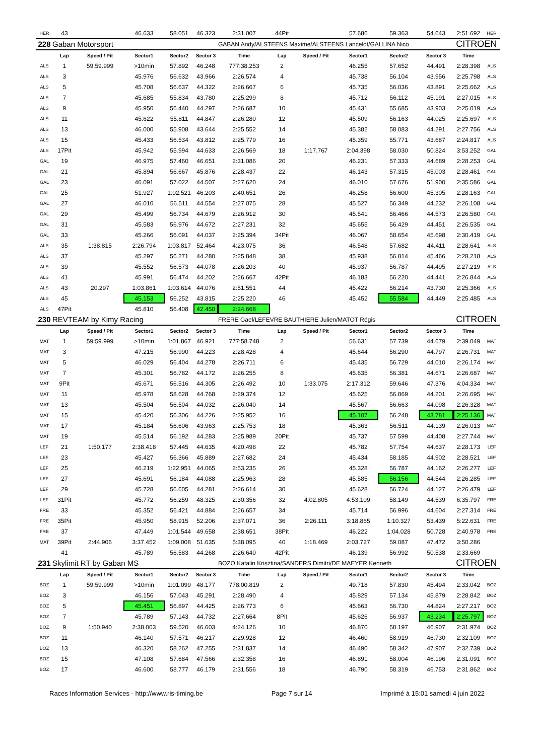| HER | 43 | | 46.633 | 58.051 | 46.323 | 2:31.007 | 44Pit | | 57.686 | 59.363 | 54.643 | 2:51.692 | HER |
| 228 | Gaban Motorsport | | | | | GABAN Andy/ALSTEENS Maxime/ALSTEENS Lancelot/GALLINA Nico | | | | | | CITROEN | |
| | Lap | Speed / Pit | Sector1 | Sector2 | Sector 3 | Time | Lap | Speed / Pit | Sector1 | Sector2 | Sector 3 | Time | |
| ALS | 1 | 59:59.999 | >10min | 57.892 | 46.248 | 777:38.253 | 2 | | 46.255 | 57.652 | 44.491 | 2:28.398 | ALS |
| ALS | 3 | | 45.976 | 56.632 | 43.966 | 2:26.574 | 4 | | 45.738 | 56.104 | 43.956 | 2:25.798 | ALS |
| ALS | 5 | | 45.708 | 56.637 | 44.322 | 2:26.667 | 6 | | 45.735 | 56.036 | 43.891 | 2:25.662 | ALS |
| ALS | 7 | | 45.685 | 55.834 | 43.780 | 2:25.299 | 8 | | 45.712 | 56.112 | 45.191 | 2:27.015 | ALS |
| ALS | 9 | | 45.950 | 56.440 | 44.297 | 2:26.687 | 10 | | 45.431 | 55.685 | 43.903 | 2:25.019 | ALS |
| ALS | 11 | | 45.622 | 55.811 | 44.847 | 2:26.280 | 12 | | 45.509 | 56.163 | 44.025 | 2:25.697 | ALS |
| ALS | 13 | | 46.000 | 55.908 | 43.644 | 2:25.552 | 14 | | 45.382 | 58.083 | 44.291 | 2:27.756 | ALS |
| ALS | 15 | | 45.433 | 56.534 | 43.812 | 2:25.779 | 16 | | 45.359 | 55.771 | 43.687 | 2:24.817 | ALS |
| ALS | 17Pit | | 45.942 | 55.994 | 44.633 | 2:26.569 | 18 | 1:17.767 | 2:04.398 | 58.030 | 50.824 | 3:53.252 | GAL |
| GAL | 19 | | 46.975 | 57.460 | 46.651 | 2:31.086 | 20 | | 46.231 | 57.333 | 44.689 | 2:28.253 | GAL |
| GAL | 21 | | 45.894 | 56.667 | 45.876 | 2:28.437 | 22 | | 46.143 | 57.315 | 45.003 | 2:28.461 | GAL |
| GAL | 23 | | 46.091 | 57.022 | 44.507 | 2:27.620 | 24 | | 46.010 | 57.676 | 51.900 | 2:35.586 | GAL |
| GAL | 25 | | 51.927 | 1:02.521 | 46.203 | 2:40.651 | 26 | | 46.258 | 56.600 | 45.305 | 2:28.163 | GAL |
| GAL | 27 | | 46.010 | 56.511 | 44.554 | 2:27.075 | 28 | | 45.527 | 56.349 | 44.232 | 2:26.108 | GAL |
| GAL | 29 | | 45.499 | 56.734 | 44.679 | 2:26.912 | 30 | | 45.541 | 56.466 | 44.573 | 2:26.580 | GAL |
| GAL | 31 | | 45.583 | 56.976 | 44.672 | 2:27.231 | 32 | | 45.655 | 56.429 | 44.451 | 2:26.535 | GAL |
| GAL | 33 | | 45.266 | 56.091 | 44.037 | 2:25.394 | 34Pit | | 46.067 | 58.654 | 45.698 | 2:30.419 | GAL |
| ALS | 35 | 1:38.815 | 2:26.794 | 1:03.817 | 52.464 | 4:23.075 | 36 | | 46.548 | 57.682 | 44.411 | 2:28.641 | ALS |
| ALS | 37 | | 45.297 | 56.271 | 44.280 | 2:25.848 | 38 | | 45.938 | 56.814 | 45.466 | 2:28.218 | ALS |
| ALS | 39 | | 45.552 | 56.573 | 44.078 | 2:26.203 | 40 | | 45.937 | 56.787 | 44.495 | 2:27.219 | ALS |
| ALS | 41 | | 45.991 | 56.474 | 44.202 | 2:26.667 | 42Pit | | 46.183 | 56.220 | 44.441 | 2:26.844 | ALS |
| ALS | 43 | 20.297 | 1:03.861 | 1:03.614 | 44.076 | 2:51.551 | 44 | | 45.422 | 56.214 | 43.730 | 2:25.366 | ALS |
| ALS | 45 | | 45.153 | 56.252 | 43.815 | 2:25.220 | 46 | | 45.452 | 55.584 | 44.449 | 2:25.485 | ALS |
| ALS | 47Pit | | 45.810 | 56.408 | 42.450 | 2:24.668 | | | | | | | |
| 230 | REVTEAM by Kimy Racing | | | | | FRERE Gael/LEFEVRE BAUTHIERE Julien/MATOT Régis | | | | | | CITROEN | |
| | Lap | Speed / Pit | Sector1 | Sector2 | Sector 3 | Time | Lap | Speed / Pit | Sector1 | Sector2 | Sector 3 | Time | |
| MAT | 1 | 59:59.999 | >10min | 1:01.867 | 46.921 | 777:58.748 | 2 | | 56.631 | 57.739 | 44.679 | 2:39.049 | MAT |
| MAT | 3 | | 47.215 | 56.990 | 44.223 | 2:28.428 | 4 | | 45.644 | 56.290 | 44.797 | 2:26.731 | MAT |
| MAT | 5 | | 46.029 | 56.404 | 44.278 | 2:26.711 | 6 | | 45.435 | 56.729 | 44.010 | 2:26.174 | MAT |
| MAT | 7 | | 45.301 | 56.782 | 44.172 | 2:26.255 | 8 | | 45.635 | 56.381 | 44.671 | 2:26.687 | MAT |
| MAT | 9Pit | | 45.671 | 56.516 | 44.305 | 2:26.492 | 10 | 1:33.075 | 2:17.312 | 59.646 | 47.376 | 4:04.334 | MAT |
| MAT | 11 | | 45.978 | 58.628 | 44.768 | 2:29.374 | 12 | | 45.625 | 56.869 | 44.201 | 2:26.695 | MAT |
| MAT | 13 | | 45.504 | 56.504 | 44.032 | 2:26.040 | 14 | | 45.567 | 56.663 | 44.098 | 2:26.328 | MAT |
| MAT | 15 | | 45.420 | 56.306 | 44.226 | 2:25.952 | 16 | | 45.107 | 56.248 | 43.781 | 2:25.136 | MAT |
| MAT | 17 | | 45.184 | 56.606 | 43.963 | 2:25.753 | 18 | | 45.363 | 56.511 | 44.139 | 2:26.013 | MAT |
| MAT | 19 | | 45.514 | 56.192 | 44.283 | 2:25.989 | 20Pit | | 45.737 | 57.599 | 44.408 | 2:27.744 | MAT |
| LEF | 21 | 1:50.177 | 2:38.418 | 57.445 | 44.635 | 4:20.498 | 22 | | 45.782 | 57.754 | 44.637 | 2:28.173 | LEF |
| LEF | 23 | | 45.427 | 56.366 | 45.889 | 2:27.682 | 24 | | 45.434 | 58.185 | 44.902 | 2:28.521 | LEF |
| LEF | 25 | | 46.219 | 1:22.951 | 44.065 | 2:53.235 | 26 | | 45.328 | 56.787 | 44.162 | 2:26.277 | LEF |
| LEF | 27 | | 45.691 | 56.184 | 44.088 | 2:25.963 | 28 | | 45.585 | 56.156 | 44.544 | 2:26.285 | LEF |
| LEF | 29 | | 45.728 | 56.605 | 44.281 | 2:26.614 | 30 | | 45.628 | 56.724 | 44.127 | 2:26.479 | LEF |
| LEF | 31Pit | | 45.772 | 56.259 | 48.325 | 2:30.356 | 32 | 4:02.805 | 4:53.109 | 58.149 | 44.539 | 6:35.797 | FRE |
| FRE | 33 | | 45.352 | 56.421 | 44.884 | 2:26.657 | 34 | | 45.714 | 56.996 | 44.604 | 2:27.314 | FRE |
| FRE | 35Pit | | 45.950 | 58.915 | 52.206 | 2:37.071 | 36 | 2:26.111 | 3:18.865 | 1:10.327 | 53.439 | 5:22.631 | FRE |
| FRE | 37 | | 47.449 | 1:01.544 | 49.658 | 2:38.651 | 38Pit | | 46.222 | 1:04.028 | 50.728 | 2:40.978 | FRE |
| MAT | 39Pit | 2:44.906 | 3:37.452 | 1:09.008 | 51.635 | 5:38.095 | 40 | 1:18.469 | 2:03.727 | 59.087 | 47.472 | 3:50.286 | |
| | 41 | | 45.789 | 56.583 | 44.268 | 2:26.640 | 42Pit | | 46.139 | 56.992 | 50.538 | 2:33.669 | |
| 231 | Skylimit RT by Gaban MS | | | | | BOZO Katalin Krisztina/SANDERS Dimitri/DE MAEYER Kenneth | | | | | | CITROEN | |
| | Lap | Speed / Pit | Sector1 | Sector2 | Sector 3 | Time | Lap | Speed / Pit | Sector1 | Sector2 | Sector 3 | Time | |
| BOZ | 1 | 59:59.999 | >10min | 1:01.099 | 48.177 | 778:00.819 | 2 | | 49.718 | 57.830 | 45.494 | 2:33.042 | BOZ |
| BOZ | 3 | | 46.156 | 57.043 | 45.291 | 2:28.490 | 4 | | 45.829 | 57.134 | 45.879 | 2:28.842 | BOZ |
| BOZ | 5 | | 45.451 | 56.897 | 44.425 | 2:26.773 | 6 | | 45.663 | 56.730 | 44.824 | 2:27.217 | BOZ |
| BOZ | 7 | | 45.789 | 57.143 | 44.732 | 2:27.664 | 8Pit | | 45.626 | 56.937 | 43.234 | 2:25.797 | BOZ |
| BOZ | 9 | 1:50.940 | 2:38.003 | 59.520 | 46.603 | 4:24.126 | 10 | | 46.870 | 58.197 | 46.907 | 2:31.974 | BOZ |
| BOZ | 11 | | 46.140 | 57.571 | 46.217 | 2:29.928 | 12 | | 46.460 | 58.919 | 46.730 | 2:32.109 | BOZ |
| BOZ | 13 | | 46.320 | 58.262 | 47.255 | 2:31.837 | 14 | | 46.490 | 58.342 | 47.907 | 2:32.739 | BOZ |
| BOZ | 15 | | 47.108 | 57.684 | 47.566 | 2:32.358 | 16 | | 46.891 | 58.004 | 46.196 | 2:31.091 | BOZ |
| BOZ | 17 | | 46.600 | 58.777 | 46.179 | 2:31.556 | 18 | | 46.790 | 58.319 | 46.753 | 2:31.862 | BOZ |
Races Information Services - http://www.ris-timing.be Page 7 sur 14 Imprimé à 15:01 samedi 4 juin 2022